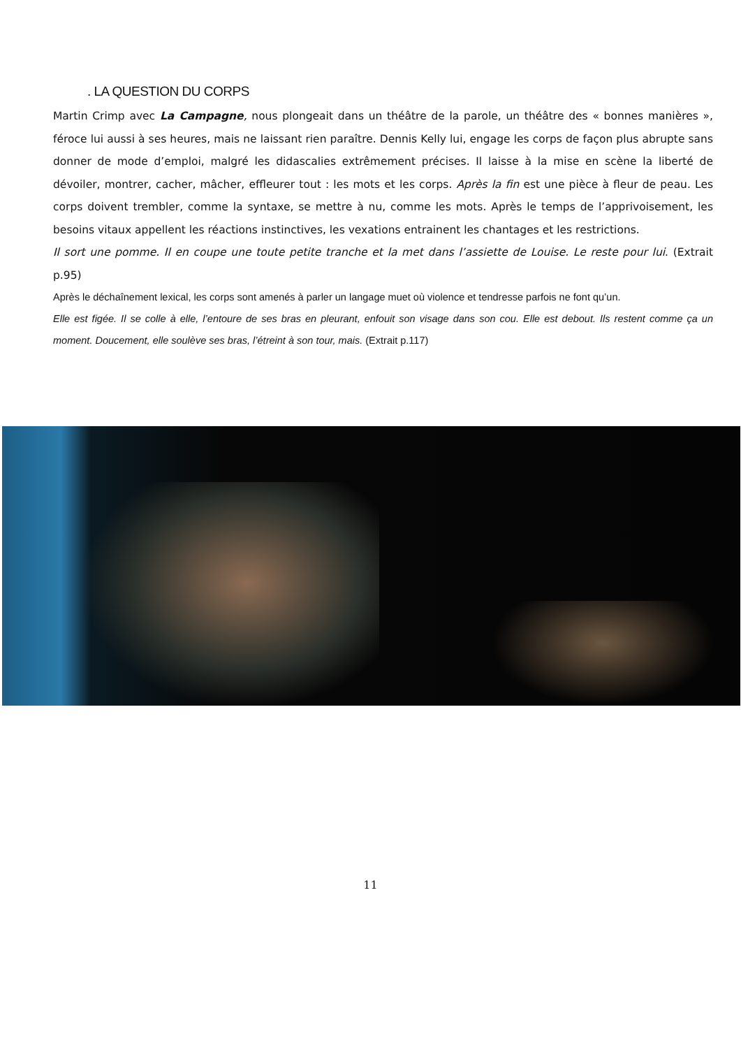. LA QUESTION DU CORPS
Martin Crimp avec La Campagne, nous plongeait dans un théâtre de la parole, un théâtre des « bonnes manières », féroce lui aussi à ses heures, mais ne laissant rien paraître. Dennis Kelly lui, engage les corps de façon plus abrupte sans donner de mode d’emploi, malgré les didascalies extrêmement précises. Il laisse à la mise en scène la liberté de dévoiler, montrer, cacher, mâcher, effleurer tout : les mots et les corps. Après la fin est une pièce à fleur de peau. Les corps doivent trembler, comme la syntaxe, se mettre à nu, comme les mots. Après le temps de l’apprivoisement, les besoins vitaux appellent les réactions instinctives, les vexations entrainent les chantages et les restrictions.
Il sort une pomme. Il en coupe une toute petite tranche et la met dans l’assiette de Louise. Le reste pour lui. (Extrait p.95)
Après le déchaînement lexical, les corps sont amenés à parler un langage muet où violence et tendresse parfois ne font qu’un.
Elle est figée. Il se colle à elle, l’entoure de ses bras en pleurant, enfouit son visage dans son cou. Elle est debout. Ils restent comme ça un moment. Doucement, elle soulève ses bras, l’étreint à son tour, mais. (Extrait p.117)
11